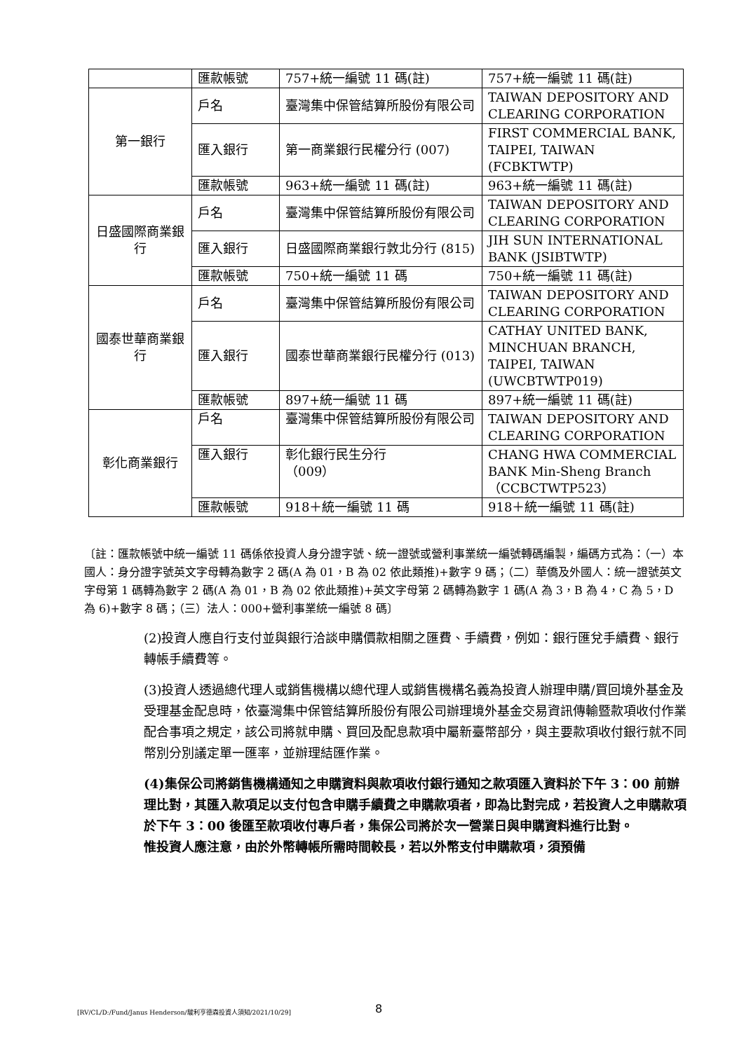| | 匯款帳號 | 757+統一編號 11 碼(註) | 757+統一編號 11 碼(註) |
| 第一銀行 | 戶名 | 臺灣集中保管結算所股份有限公司 | TAIWAN DEPOSITORY AND CLEARING CORPORATION |
| | 匯入銀行 | 第一商業銀行民權分行 (007) | FIRST COMMERCIAL BANK, TAIPEI, TAIWAN (FCBKTWTP) |
| | 匯款帳號 | 963+統一編號 11 碼(註) | 963+統一編號 11 碼(註) |
| 日盛國際商業銀行 | 戶名 | 臺灣集中保管結算所股份有限公司 | TAIWAN DEPOSITORY AND CLEARING CORPORATION |
| | 匯入銀行 | 日盛國際商業銀行敦北分行 (815) | JIH SUN INTERNATIONAL BANK (JSIBTWTP) |
| | 匯款帳號 | 750+統一編號 11 碼 | 750+統一編號 11 碼(註) |
| 國泰世華商業銀行 | 戶名 | 臺灣集中保管結算所股份有限公司 | TAIWAN DEPOSITORY AND CLEARING CORPORATION |
| | 匯入銀行 | 國泰世華商業銀行民權分行 (013) | CATHAY UNITED BANK, MINCHUAN BRANCH, TAIPEI, TAIWAN (UWCBTWTP019) |
| | 匯款帳號 | 897+統一編號 11 碼 | 897+統一編號 11 碼(註) |
| 彰化商業銀行 | 戶名 | 臺灣集中保管結算所股份有限公司 | TAIWAN DEPOSITORY AND CLEARING CORPORATION |
| | 匯入銀行 | 彰化銀行民生分行 （009） | CHANG HWA COMMERCIAL BANK Min-Sheng Branch （CCBCTWTP523） |
| | 匯款帳號 | 918＋統一編號 11 碼 | 918＋統一編號 11 碼(註) |
〔註：匯款帳號中統一編號 11 碼係依投資人身分證字號、統一證號或營利事業統一編號轉碼編製，編碼方式為：（一）本國人：身分證字號英文字母轉為數字 2 碼(A 為 01，B 為 02 依此類推)+數字 9 碼；（二）華僑及外國人：統一證號英文字母第 1 碼轉為數字 2 碼(A 為 01，B 為 02 依此類推)+英文字母第 2 碼轉為數字 1 碼(A 為 3，B 為 4，C 為 5，D 為 6)+數字 8 碼；（三）法人：000+營利事業統一編號 8 碼〕
(2)投資人應自行支付並與銀行洽談申購價款相關之匯費、手續費，例如：銀行匯兌手續費、銀行轉帳手續費等。
(3)投資人透過總代理人或銷售機構以總代理人或銷售機構名義為投資人辦理申購/買回境外基金及受理基金配息時，依臺灣集中保管結算所股份有限公司辦理境外基金交易資訊傳輸暨款項收付作業配合事項之規定，該公司將就申購、買回及配息款項中屬新臺幣部分，與主要款項收付銀行就不同幣別分別議定單一匯率，並辦理結匯作業。
(4)集保公司將銷售機構通知之申購資料與款項收付銀行通知之款項匯入資料於下午 3：00 前辦理比對，其匯入款項足以支付包含申購手續費之申購款項者，即為比對完成，若投資人之申購款項於下午 3：00 後匯至款項收付專戶者，集保公司將於次一營業日與申購資料進行比對。
惟投資人應注意，由於外幣轉帳所需時間較長，若以外幣支付申購款項，須預備
[RV/CL/D:/Fund/Janus Henderson/駿利亨德森投資人須知/2021/10/29]
8